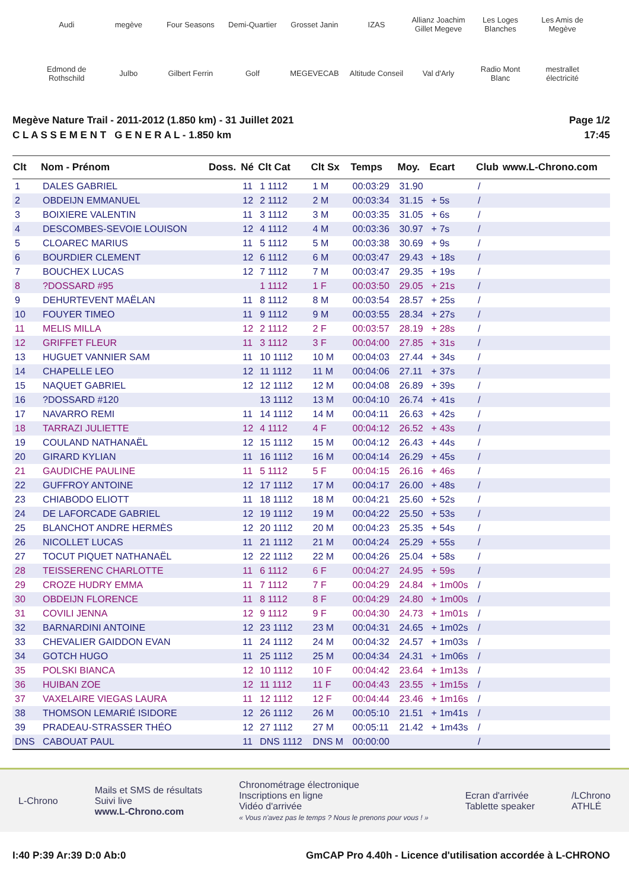Audi megève Four Seasons Demi-Quartier Grosset Janin IZAS Allianz Joachim Gillet Megeve Les Loges Blanches Les Amis de Megève Edmond de Rothschild Julbo Gilbert Ferrin Golf MEGEVECAB Altitude Conseil Val d'Arly Radio Mont Blanc mestrallet électricité
Megève Nature Trail - 2011-2012 (1.850 km) - 31 Juillet 2021
C L A S S E M E N T G E N E R A L - 1.850 km
Page 1/2
17:45
| Clt | Nom - Prénom | Doss. | Né | Clt Cat | Clt Sx | Temps | Moy. | Ecart | Club | www.L-Chrono.com |
| --- | --- | --- | --- | --- | --- | --- | --- | --- | --- | --- |
| 1 | DALES GABRIEL | | 11 | 1 1112 | 1 M | 00:03:29 | 31.90 | | / | |
| 2 | OBDEIJN EMMANUEL | | 12 | 2 1112 | 2 M | 00:03:34 | 31.15 | + 5s | / | |
| 3 | BOIXIERE VALENTIN | | 11 | 3 1112 | 3 M | 00:03:35 | 31.05 | + 6s | / | |
| 4 | DESCOMBES-SEVOIE LOUISON | | 12 | 4 1112 | 4 M | 00:03:36 | 30.97 | + 7s | / | |
| 5 | CLOAREC MARIUS | | 11 | 5 1112 | 5 M | 00:03:38 | 30.69 | + 9s | / | |
| 6 | BOURDIER CLEMENT | | 12 | 6 1112 | 6 M | 00:03:47 | 29.43 | + 18s | / | |
| 7 | BOUCHEX LUCAS | | 12 | 7 1112 | 7 M | 00:03:47 | 29.35 | + 19s | / | |
| 8 | ?DOSSARD #95 | | | 1 1112 | 1 F | 00:03:50 | 29.05 | + 21s | / | |
| 9 | DEHURTEVENT MAËLAN | | 11 | 8 1112 | 8 M | 00:03:54 | 28.57 | + 25s | / | |
| 10 | FOUYER TIMEO | | 11 | 9 1112 | 9 M | 00:03:55 | 28.34 | + 27s | / | |
| 11 | MELIS MILLA | | 12 | 2 1112 | 2 F | 00:03:57 | 28.19 | + 28s | / | |
| 12 | GRIFFET FLEUR | | 11 | 3 1112 | 3 F | 00:04:00 | 27.85 | + 31s | / | |
| 13 | HUGUET VANNIER SAM | | 11 | 10 1112 | 10 M | 00:04:03 | 27.44 | + 34s | / | |
| 14 | CHAPELLE LEO | | 12 | 11 1112 | 11 M | 00:04:06 | 27.11 | + 37s | / | |
| 15 | NAQUET GABRIEL | | 12 | 12 1112 | 12 M | 00:04:08 | 26.89 | + 39s | / | |
| 16 | ?DOSSARD #120 | | | 13 1112 | 13 M | 00:04:10 | 26.74 | + 41s | / | |
| 17 | NAVARRO REMI | | 11 | 14 1112 | 14 M | 00:04:11 | 26.63 | + 42s | / | |
| 18 | TARRAZI JULIETTE | | 12 | 4 1112 | 4 F | 00:04:12 | 26.52 | + 43s | / | |
| 19 | COULAND NATHANAËL | | 12 | 15 1112 | 15 M | 00:04:12 | 26.43 | + 44s | / | |
| 20 | GIRARD KYLIAN | | 11 | 16 1112 | 16 M | 00:04:14 | 26.29 | + 45s | / | |
| 21 | GAUDICHE PAULINE | | 11 | 5 1112 | 5 F | 00:04:15 | 26.16 | + 46s | / | |
| 22 | GUFFROY ANTOINE | | 12 | 17 1112 | 17 M | 00:04:17 | 26.00 | + 48s | / | |
| 23 | CHIABODO ELIOTT | | 11 | 18 1112 | 18 M | 00:04:21 | 25.60 | + 52s | / | |
| 24 | DE LAFORCADE GABRIEL | | 12 | 19 1112 | 19 M | 00:04:22 | 25.50 | + 53s | / | |
| 25 | BLANCHOT ANDRE HERMÈS | | 12 | 20 1112 | 20 M | 00:04:23 | 25.35 | + 54s | / | |
| 26 | NICOLLET LUCAS | | 11 | 21 1112 | 21 M | 00:04:24 | 25.29 | + 55s | / | |
| 27 | TOCUT PIQUET NATHANAËL | | 12 | 22 1112 | 22 M | 00:04:26 | 25.04 | + 58s | / | |
| 28 | TEISSERENC CHARLOTTE | | 11 | 6 1112 | 6 F | 00:04:27 | 24.95 | + 59s | / | |
| 29 | CROZE HUDRY EMMA | | 11 | 7 1112 | 7 F | 00:04:29 | 24.84 | + 1m00s | / | |
| 30 | OBDEIJN FLORENCE | | 11 | 8 1112 | 8 F | 00:04:29 | 24.80 | + 1m00s | / | |
| 31 | COVILI JENNA | | 12 | 9 1112 | 9 F | 00:04:30 | 24.73 | + 1m01s | / | |
| 32 | BARNARDINI ANTOINE | | 12 | 23 1112 | 23 M | 00:04:31 | 24.65 | + 1m02s | / | |
| 33 | CHEVALIER GAIDDON EVAN | | 11 | 24 1112 | 24 M | 00:04:32 | 24.57 | + 1m03s | / | |
| 34 | GOTCH HUGO | | 11 | 25 1112 | 25 M | 00:04:34 | 24.31 | + 1m06s | / | |
| 35 | POLSKI BIANCA | | 12 | 10 1112 | 10 F | 00:04:42 | 23.64 | + 1m13s | / | |
| 36 | HUIBAN ZOE | | 12 | 11 1112 | 11 F | 00:04:43 | 23.55 | + 1m15s | / | |
| 37 | VAXELAIRE VIEGAS LAURA | | 11 | 12 1112 | 12 F | 00:04:44 | 23.46 | + 1m16s | / | |
| 38 | THOMSON LEMARIÉ ISIDORE | | 12 | 26 1112 | 26 M | 00:05:10 | 21.51 | + 1m41s | / | |
| 39 | PRADEAU-STRASSER THÉO | | 12 | 27 1112 | 27 M | 00:05:11 | 21.42 | + 1m43s | / | |
| DNS | CABOUAT PAUL | | 11 | DNS 1112 | DNS M | 00:00:00 | | | / | |
L-Chrono
Mails et SMS de résultats
Suivi live
www.L-Chrono.com
Chronométrage électronique
Inscriptions en ligne
Vidéo d'arrivée
« Vous n'avez pas le temps ? Nous le prenons pour vous ! »
Ecran d'arrivée
Tablette speaker
/LChrono
ATHLÉ
I:40 P:39 Ar:39 D:0 Ab:0 GmCAP Pro 4.40h - Licence d'utilisation accordée à L-CHRONO